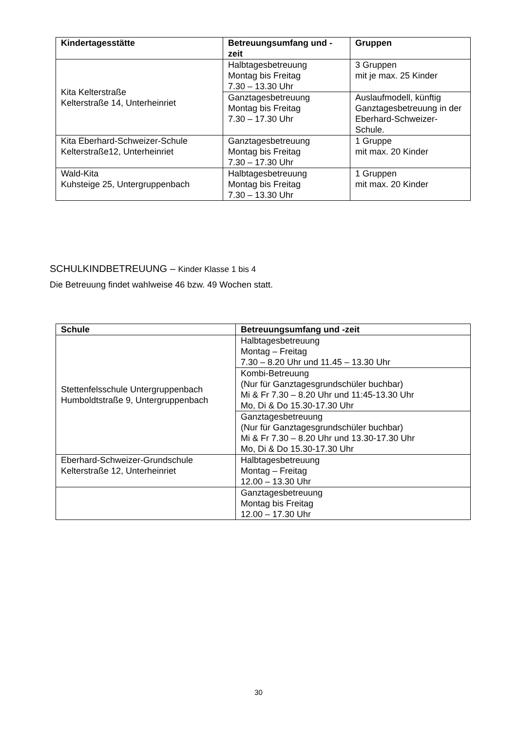| Kindertagesstätte | Betreuungsumfang und -zeit | Gruppen |
| --- | --- | --- |
| Kita Kelterstraße Kelterstraße 14, Unterheinriet | Halbtagesbetreuung Montag bis Freitag 7.30 – 13.30 Uhr | 3 Gruppen mit je max. 25 Kinder |
| | Ganztagesbetreuung Montag bis Freitag 7.30 – 17.30 Uhr | Auslaufmodell, künftig Ganztagesbetreuung in der Eberhard-Schweizer-Schule. |
| Kita Eberhard-Schweizer-Schule Kelterstraße12, Unterheinriet | Ganztagesbetreuung Montag bis Freitag 7.30 – 17.30 Uhr | 1 Gruppe mit max. 20 Kinder |
| Wald-Kita Kuhsteige 25, Untergruppenbach | Halbtagesbetreuung Montag bis Freitag 7.30 – 13.30 Uhr | 1 Gruppen mit max. 20 Kinder |
SCHULKINDBETREUUNG – Kinder Klasse 1 bis 4
Die Betreuung findet wahlweise 46 bzw. 49 Wochen statt.
| Schule | Betreuungsumfang und -zeit |
| --- | --- |
| Stettenfelsschule Untergruppenbach Humboldtstraße 9, Untergruppenbach | Halbtagesbetreuung Montag – Freitag 7.30 – 8.20 Uhr und 11.45 – 13.30 Uhr |
| | Kombi-Betreuung (Nur für Ganztagesgrundschüler buchbar) Mi & Fr 7.30 – 8.20 Uhr und 11:45-13.30 Uhr Mo, Di & Do 15.30-17.30 Uhr |
| | Ganztagesbetreuung (Nur für Ganztagesgrundschüler buchbar) Mi & Fr 7.30 – 8.20 Uhr und 13.30-17.30 Uhr Mo, Di & Do 15.30-17.30 Uhr |
| Eberhard-Schweizer-Grundschule Kelterstraße 12, Unterheinriet | Halbtagesbetreuung Montag – Freitag 12.00 – 13.30 Uhr |
| | Ganztagesbetreuung Montag bis Freitag 12.00 – 17.30 Uhr |
30